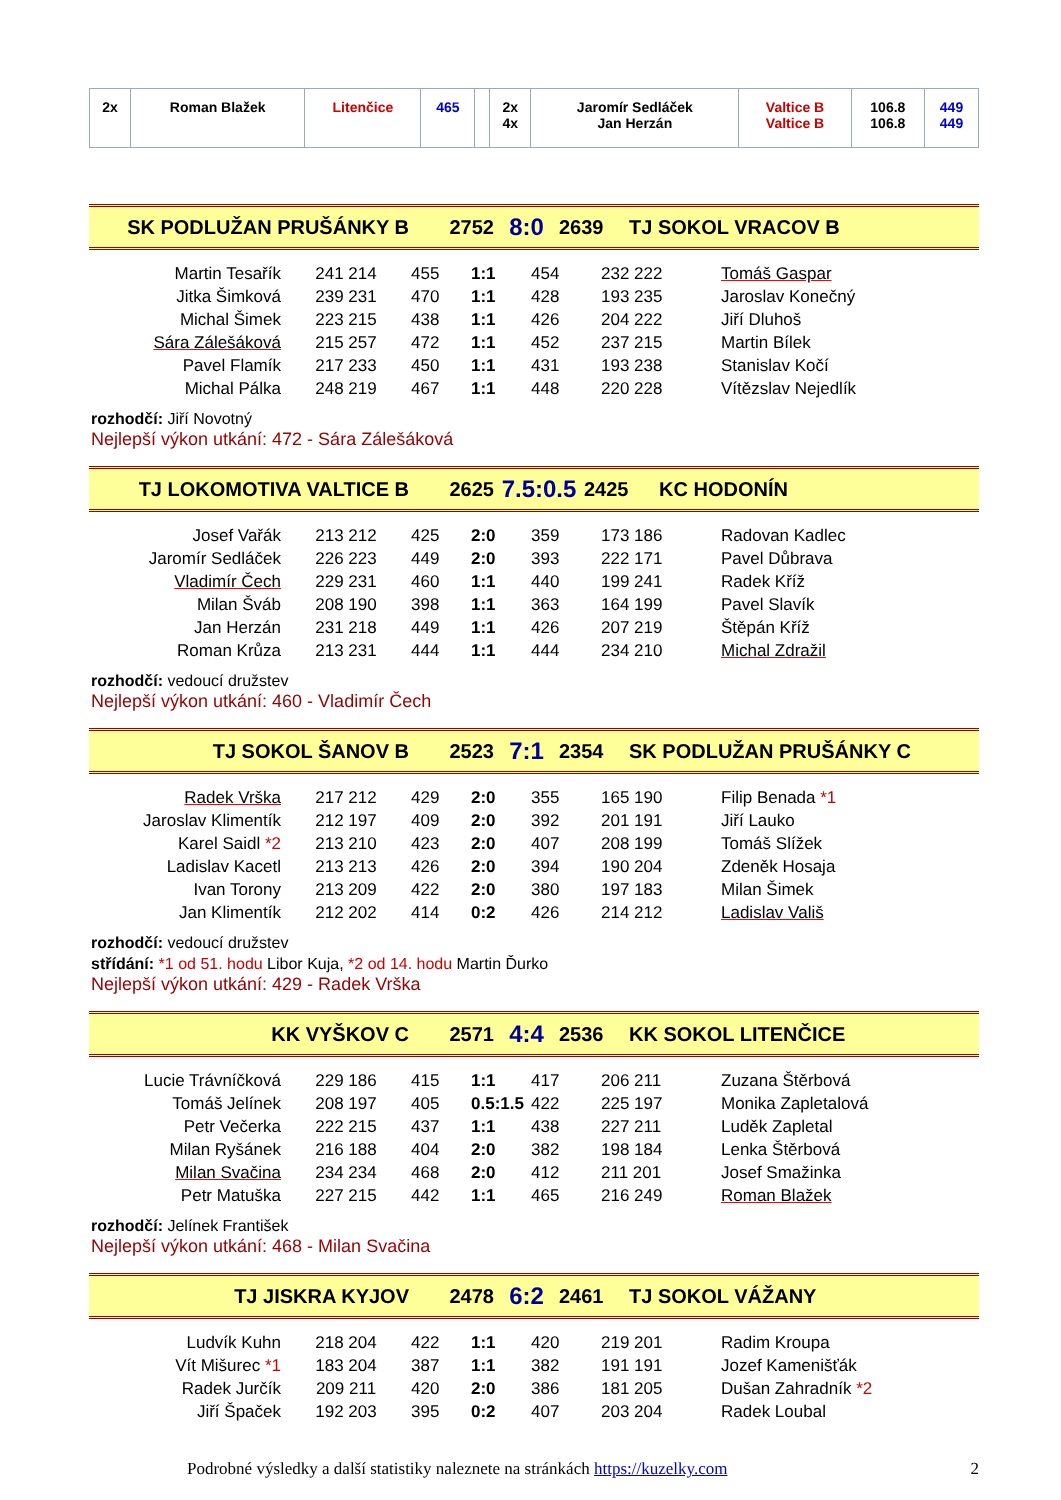| 2x | Roman Blažek | Litenčice | 465 | | 2x 4x | Jaromír Sedláček Jan Herzán | Valtice B Valtice B | 106.8 106.8 | 449 449 |
| SK PODLUŽAN PRUŠÁNKY B | 2752 | 8:0 | 2639 | TJ SOKOL VRACOV B |
| Martin Tesařík | 241 214 | 455 | 1:1 | 454 | 232 222 | Tomáš Gaspar |
| Jitka Šimková | 239 231 | 470 | 1:1 | 428 | 193 235 | Jaroslav Konečný |
| Michal Šimek | 223 215 | 438 | 1:1 | 426 | 204 222 | Jiří Dluhoš |
| Sára Zálešáková | 215 257 | 472 | 1:1 | 452 | 237 215 | Martin Bílek |
| Pavel Flamík | 217 233 | 450 | 1:1 | 431 | 193 238 | Stanislav Kočí |
| Michal Pálka | 248 219 | 467 | 1:1 | 448 | 220 228 | Vítězslav Nejedlík |
rozhodčí: Jiří Novotný
Nejlepší výkon utkání: 472 - Sára Zálešáková
| TJ LOKOMOTIVA VALTICE B | 2625 | 7.5:0.5 | 2425 | KC HODONÍN |
| Josef Vařák | 213 212 | 425 | 2:0 | 359 | 173 186 | Radovan Kadlec |
| Jaromír Sedláček | 226 223 | 449 | 2:0 | 393 | 222 171 | Pavel Důbrava |
| Vladimír Čech | 229 231 | 460 | 1:1 | 440 | 199 241 | Radek Kříž |
| Milan Šváb | 208 190 | 398 | 1:1 | 363 | 164 199 | Pavel Slavík |
| Jan Herzán | 231 218 | 449 | 1:1 | 426 | 207 219 | Štěpán Kříž |
| Roman Krůza | 213 231 | 444 | 1:1 | 444 | 234 210 | Michal Zdražil |
rozhodčí: vedoucí družstev
Nejlepší výkon utkání: 460 - Vladimír Čech
| TJ SOKOL ŠANOV B | 2523 | 7:1 | 2354 | SK PODLUŽAN PRUŠÁNKY C |
| Radek Vrška | 217 212 | 429 | 2:0 | 355 | 165 190 | Filip Benada *1 |
| Jaroslav Klimentík | 212 197 | 409 | 2:0 | 392 | 201 191 | Jiří Lauko |
| Karel Saidl *2 | 213 210 | 423 | 2:0 | 407 | 208 199 | Tomáš Slížek |
| Ladislav Kacetl | 213 213 | 426 | 2:0 | 394 | 190 204 | Zdeněk Hosaja |
| Ivan Torony | 213 209 | 422 | 2:0 | 380 | 197 183 | Milan Šimek |
| Jan Klimentík | 212 202 | 414 | 0:2 | 426 | 214 212 | Ladislav Vališ |
rozhodčí: vedoucí družstev
střídání: *1 od 51. hodu Libor Kuja, *2 od 14. hodu Martin Ďurko
Nejlepší výkon utkání: 429 - Radek Vrška
| KK VYŠKOV C | 2571 | 4:4 | 2536 | KK SOKOL LITENČICE |
| Lucie Trávníčková | 229 186 | 415 | 1:1 | 417 | 206 211 | Zuzana Štěrbová |
| Tomáš Jelínek | 208 197 | 405 | 0.5:1.5 | 422 | 225 197 | Monika Zapletalová |
| Petr Večerka | 222 215 | 437 | 1:1 | 438 | 227 211 | Luděk Zapletal |
| Milan Ryšánek | 216 188 | 404 | 2:0 | 382 | 198 184 | Lenka Štěrbová |
| Milan Svačina | 234 234 | 468 | 2:0 | 412 | 211 201 | Josef Smažinka |
| Petr Matuška | 227 215 | 442 | 1:1 | 465 | 216 249 | Roman Blažek |
rozhodčí: Jelínek František
Nejlepší výkon utkání: 468 - Milan Svačina
| TJ JISKRA KYJOV | 2478 | 6:2 | 2461 | TJ SOKOL VÁŽANY |
| Ludvík Kuhn | 218 204 | 422 | 1:1 | 420 | 219 201 | Radim Kroupa |
| Vít Mišurec *1 | 183 204 | 387 | 1:1 | 382 | 191 191 | Jozef Kamenišťák |
| Radek Jurčík | 209 211 | 420 | 2:0 | 386 | 181 205 | Dušan Zahradník *2 |
| Jiří Špaček | 192 203 | 395 | 0:2 | 407 | 203 204 | Radek Loubal |
Podrobné výsledky a další statistiky naleznete na stránkách https://kuzelky.com 2